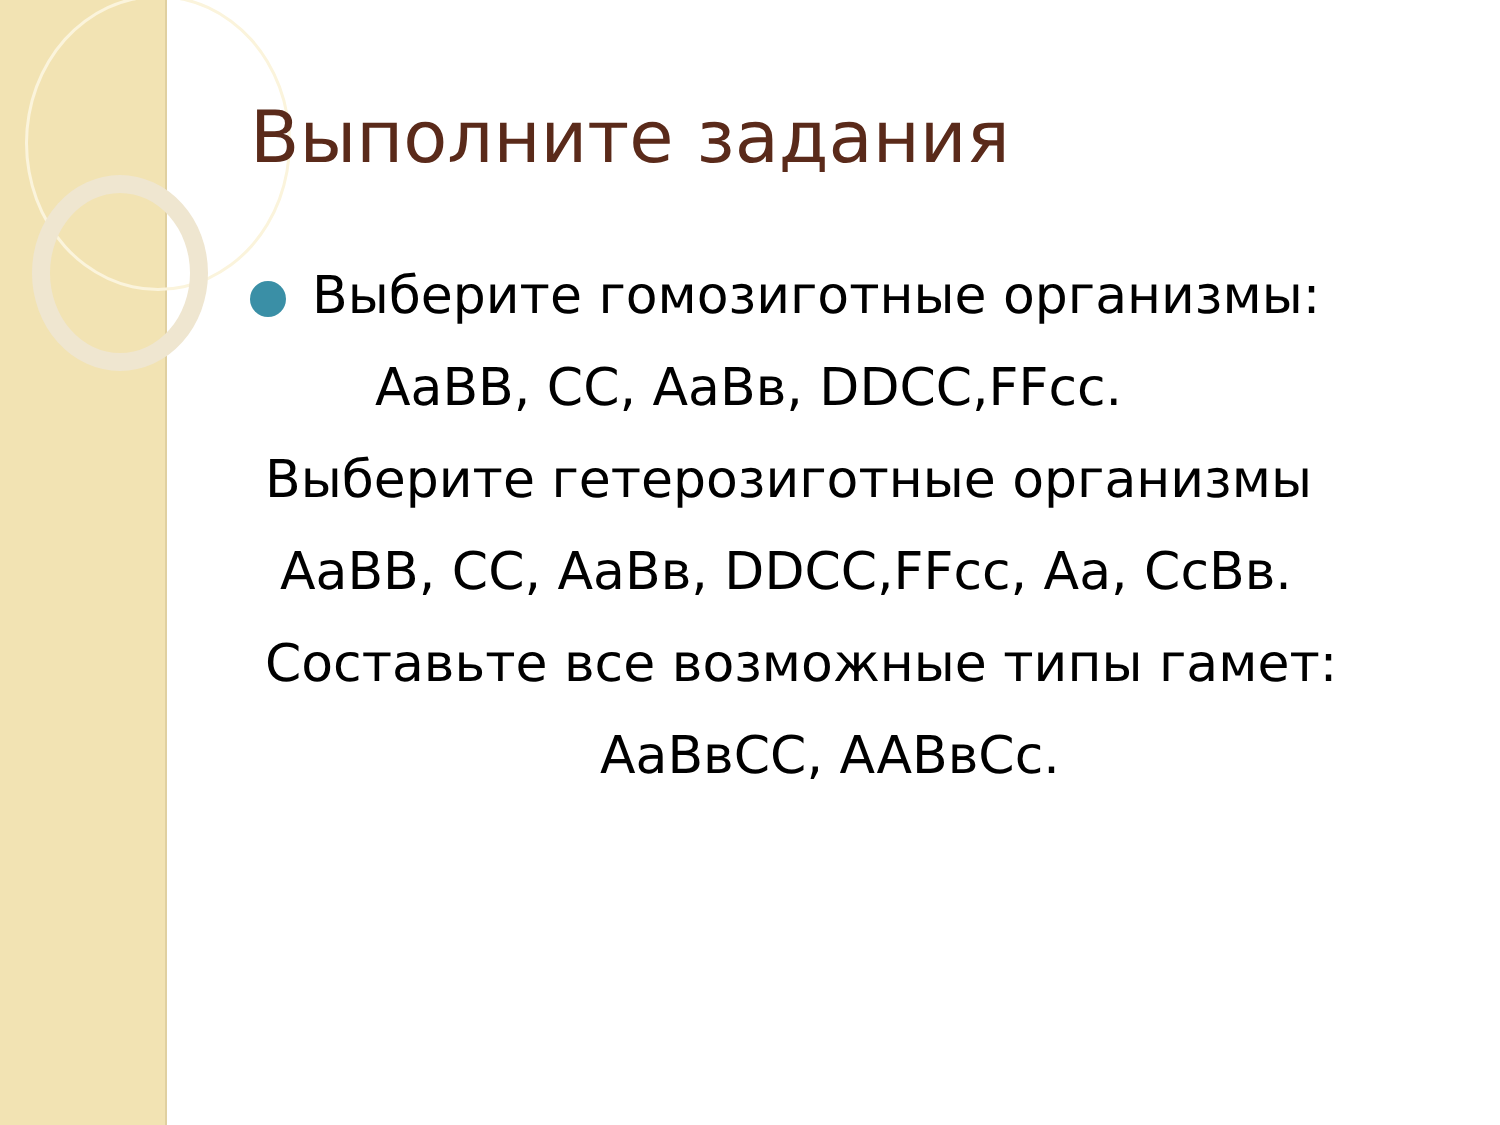Выполните задания
Выберите гомозиготные организмы:
AaBB, CC, AaBв, DDCC,FFcc.
Выберите гетерозиготные организмы
AaBB, CC, AaBв, DDCC,FFcc, Aa, CcBв.
Составьте все возможные типы гамет:
AaBвCC, AABвCc.